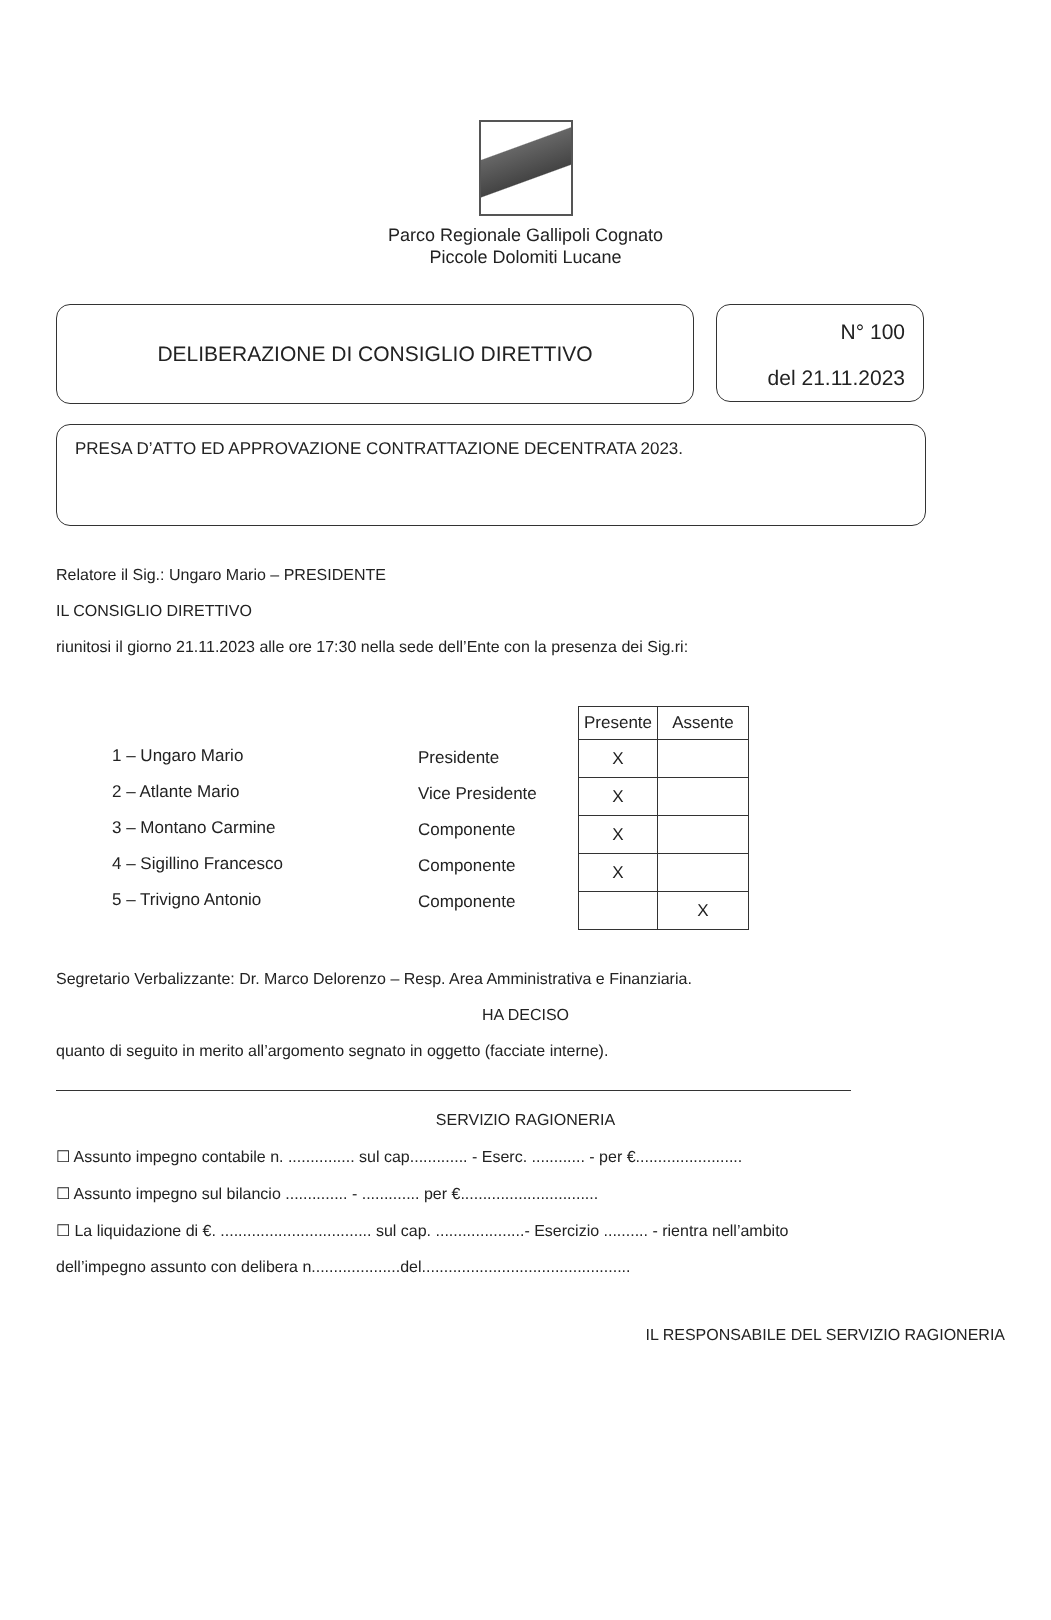Parco Regionale Gallipoli Cognato
Piccole Dolomiti Lucane
DELIBERAZIONE DI CONSIGLIO DIRETTIVO
N° 100
del 21.11.2023
PRESA D’ATTO ED APPROVAZIONE CONTRATTAZIONE DECENTRATA 2023.
Relatore il Sig.: Ungaro Mario – PRESIDENTE
IL CONSIGLIO DIRETTIVO
riunitosi il giorno 21.11.2023 alle ore 17:30 nella sede dell’Ente con la presenza dei Sig.ri:
1 – Ungaro Mario
2 – Atlante Mario
3 – Montano Carmine
4 – Sigillino Francesco
5 – Trivigno Antonio
Presidente
Vice Presidente
Componente
Componente
Componente
| Presente | Assente |
| --- | --- |
| X | |
| X | |
| X | |
| X | |
| | X |
Segretario Verbalizzante: Dr. Marco Delorenzo – Resp. Area Amministrativa e Finanziaria.
HA DECISO
quanto di seguito in merito all’argomento segnato in oggetto (facciate interne).
SERVIZIO RAGIONERIA
☐ Assunto impegno contabile n. ............... sul cap............. - Eserc. ............ - per €........................
☐ Assunto impegno sul bilancio .............. - ............. per €...............................
☐ La liquidazione di €. .................................. sul cap. ....................- Esercizio .......... - rientra nell’ambito
dell’impegno assunto con delibera n....................del...............................................
IL RESPONSABILE DEL SERVIZIO RAGIONERIA